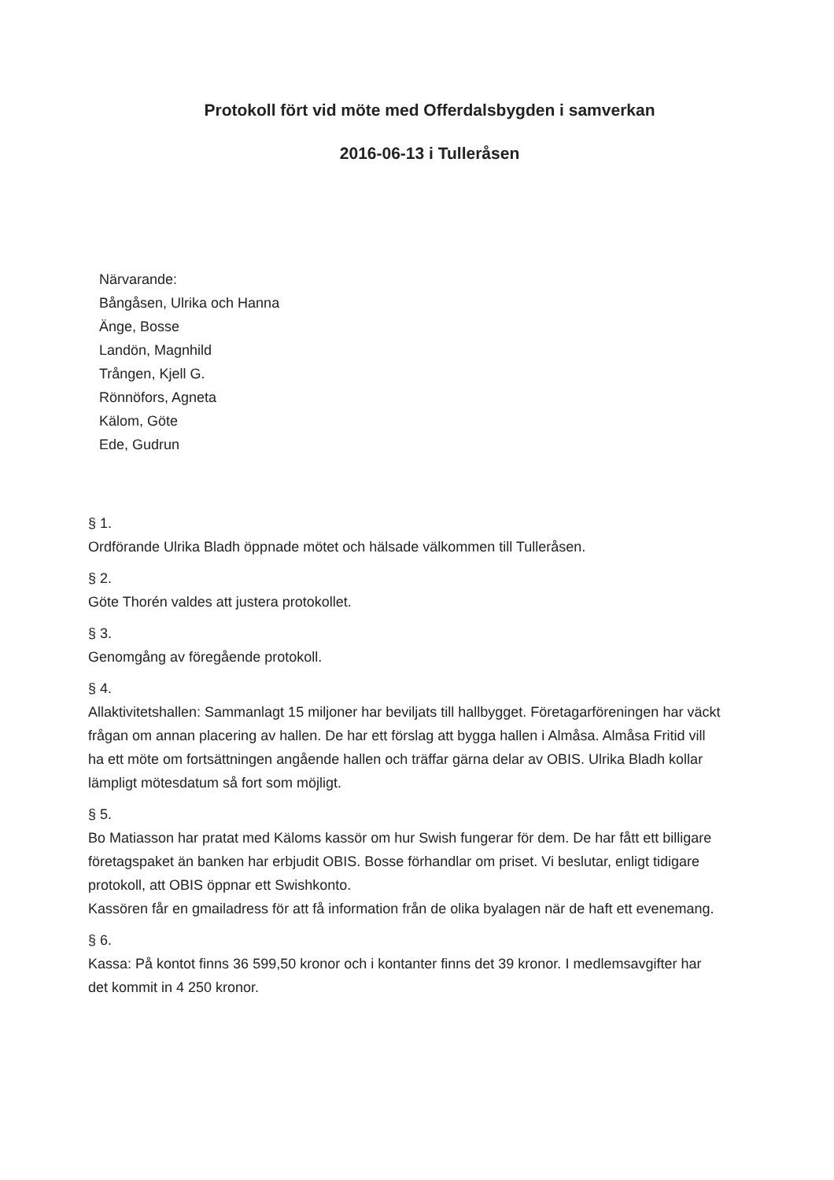Protokoll fört vid möte med Offerdalsbygden i samverkan
2016-06-13 i Tulleråsen
Närvarande:
Bångåsen, Ulrika och Hanna
Änge, Bosse
Landön, Magnhild
Trången, Kjell G.
Rönnöfors, Agneta
Kälom, Göte
Ede, Gudrun
§ 1.
Ordförande Ulrika Bladh öppnade mötet och hälsade välkommen till Tulleråsen.
§ 2.
Göte Thorén valdes att justera protokollet.
§ 3.
Genomgång av föregående protokoll.
§ 4.
Allaktivitetshallen: Sammanlagt 15 miljoner har beviljats till hallbygget. Företagarföreningen har väckt frågan om annan placering av hallen. De har ett förslag att bygga hallen i Almåsa. Almåsa Fritid vill ha ett möte om fortsättningen angående hallen och träffar gärna delar av OBIS. Ulrika Bladh kollar lämpligt mötesdatum så fort som möjligt.
§ 5.
Bo Matiasson har pratat med Käloms kassör om hur Swish fungerar för dem. De har fått ett billigare företagspaket än banken har erbjudit OBIS. Bosse förhandlar om priset. Vi beslutar, enligt tidigare protokoll, att OBIS öppnar ett Swishkonto.
Kassören får en gmailadress för att få information från de olika byalagen när de haft ett evenemang.
§ 6.
Kassa: På kontot finns 36 599,50 kronor och i kontanter finns det 39 kronor. I medlemsavgifter har det kommit in 4 250 kronor.